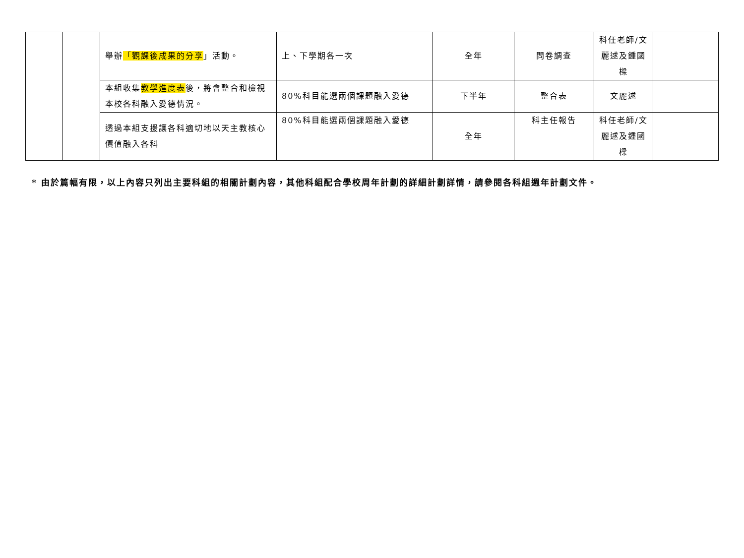| | | 舉辦 「觀課後成果的分享 」活動。 | 上、下學期各一次 | 全年 | 問卷調查 | 科任老師/文麗逑及鍾國樑 | |
| | | 本組收集 教學進度表 後，將會整合和檢視本校各科融入愛德情況。 | 80%科目能選兩個課題融入愛德 | 下半年 | 整合表 | 文麗逑 | |
| | | 透過本組支援讓各科適切地以天主教核心價值融入各科 | 80%科目能選兩個課題融入愛德 | 全年 | 科主任報告 | 科任老師/文麗逑及鍾國樑 | |
* 由於篇幅有限，以上內容只列出主要科組的相關計劃內容，其他科組配合學校周年計劃的詳細計劃詳情，請參閱各科組週年計劃文件。